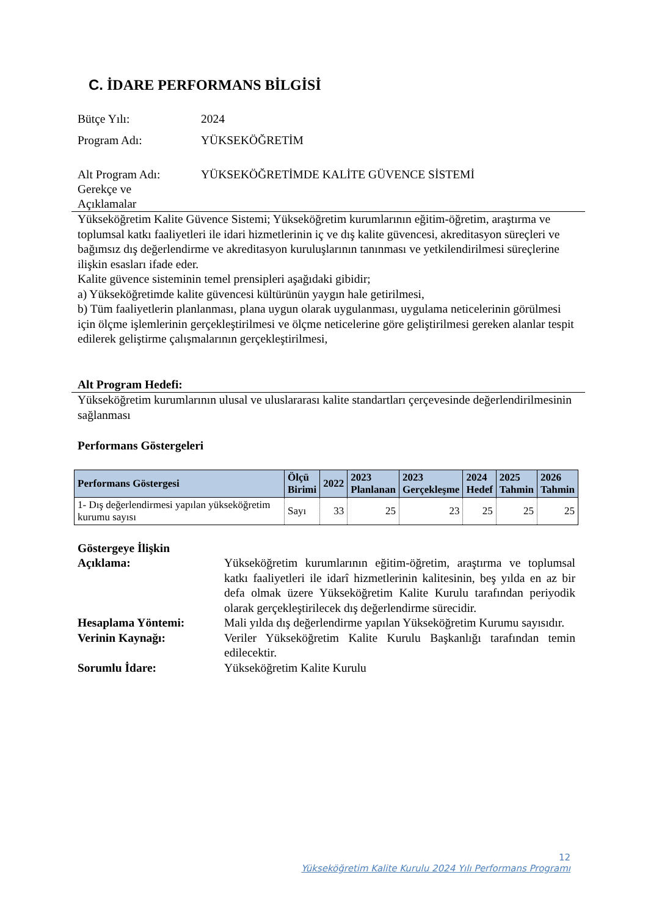C. İDARE PERFORMANS BİLGİSİ
Bütçe Yılı: 2024
Program Adı: YÜKSEKÖĞRETİM
Alt Program Adı:
Gerekçe ve
Açıklamalar YÜKSEKÖĞRETİMDE KALİTE GÜVENCE SİSTEMİ
Yükseköğretim Kalite Güvence Sistemi; Yükseköğretim kurumlarının eğitim-öğretim, araştırma ve toplumsal katkı faaliyetleri ile idari hizmetlerinin iç ve dış kalite güvencesi, akreditasyon süreçleri ve bağımsız dış değerlendirme ve akreditasyon kuruluşlarının tanınması ve yetkilendirilmesi süreçlerine ilişkin esasları ifade eder.
Kalite güvence sisteminin temel prensipleri aşağıdaki gibidir;
a) Yükseköğretimde kalite güvencesi kültürünün yaygın hale getirilmesi,
b) Tüm faaliyetlerin planlanması, plana uygun olarak uygulanması, uygulama neticelerinin görülmesi için ölçme işlemlerinin gerçekleştirilmesi ve ölçme neticelerine göre geliştirilmesi gereken alanlar tespit edilerek geliştirme çalışmalarının gerçekleştirilmesi,
Alt Program Hedefi:
Yükseköğretim kurumlarının ulusal ve uluslararası kalite standartları çerçevesinde değerlendirilmesinin sağlanması
Performans Göstergeleri
| Performans Göstergesi | Ölçü Birimi | 2022 | 2023 Planlanan | 2023 Gerçekleşme | 2024 Hedef | 2025 Tahmin | 2026 Tahmin |
| --- | --- | --- | --- | --- | --- | --- | --- |
| 1- Dış değerlendirmesi yapılan yükseköğretim kurumu sayısı | Sayı | 33 | 25 | 23 | 25 | 25 | 25 |
Göstergeye İlişkin
Açıklama: Yükseköğretim kurumlarının eğitim-öğretim, araştırma ve toplumsal katkı faaliyetleri ile idarî hizmetlerinin kalitesinin, beş yılda en az bir defa olmak üzere Yükseköğretim Kalite Kurulu tarafından periyodik olarak gerçekleştirilecek dış değerlendirme sürecidir.
Hesaplama Yöntemi: Mali yılda dış değerlendirme yapılan Yükseköğretim Kurumu sayısıdır.
Verinin Kaynağı: Veriler Yükseköğretim Kalite Kurulu Başkanlığı tarafından temin edilecektir.
Sorumlu İdare: Yükseköğretim Kalite Kurulu
12
Yükseköğretim Kalite Kurulu 2024 Yılı Performans Programı